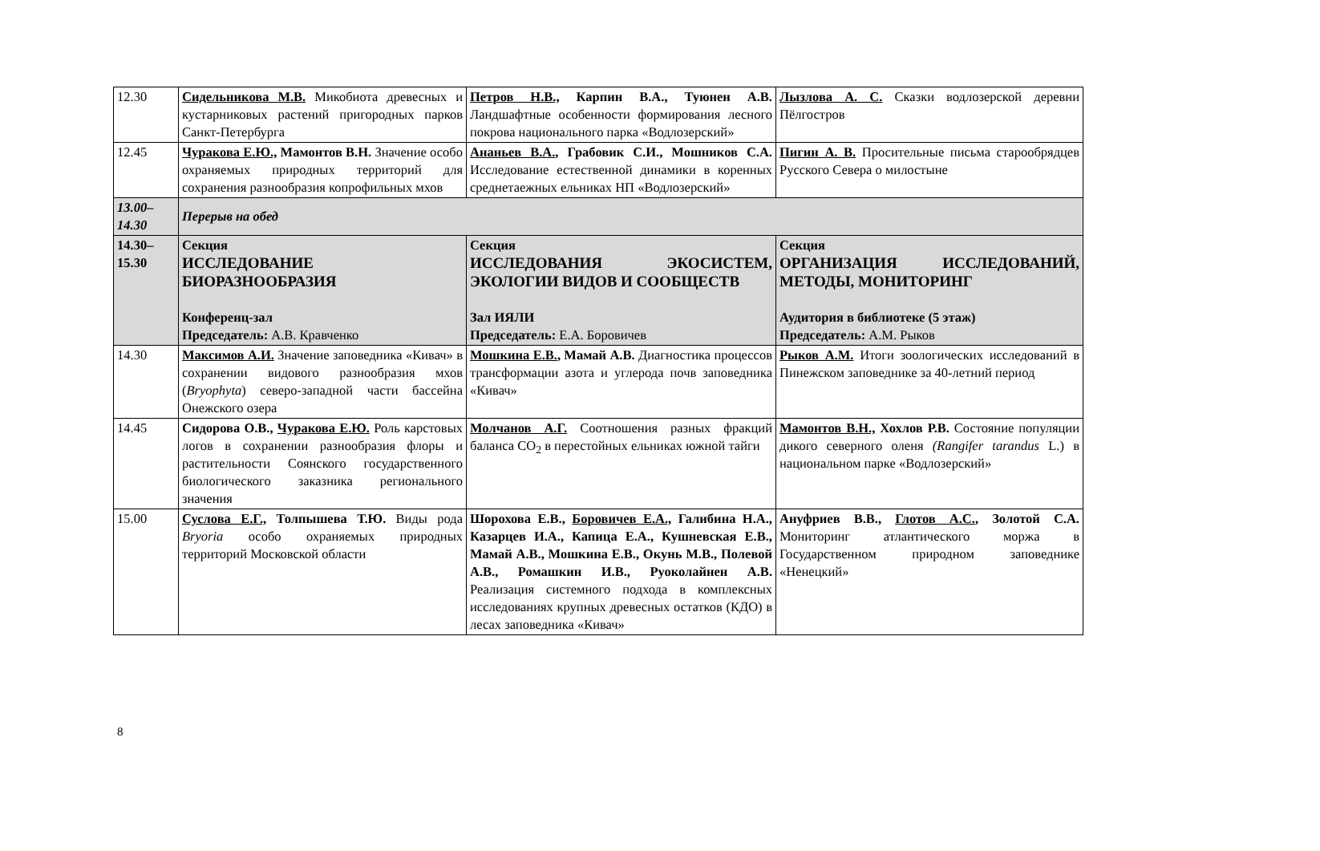| 12.30 | Сидельникова М.В. Микобиота древесных и кустарниковых растений пригородных парков Санкт-Петербурга | Петров Н.В., Карпин В.А., Туюнен А.В. Ландшафтные особенности формирования лесного покрова национального парка «Водлозерский» | Лызлова А. С. Сказки водлозерской деревни Пёлгостров |
| 12.45 | Чуракова Е.Ю., Мамонтов В.Н. Значение особо охраняемых природных территорий для сохранения разнообразия копрофильных мхов | Ананьев В.А. , Грабовик С.И., Мошников С.А. Исследование естественной динамики в коренных среднетаежных ельниках НП «Водлозерский» | Пигин А. В. Просительные письма старообрядцев Русского Севера о милостыне |
| 13.00– 14.30 | Перерыв на обед | | |
| 14.30– 15.30 | Секция ИССЛЕДОВАНИЕ БИОРАЗНООБРАЗИЯ Конференц-зал Председатель: А.В. Кравченко | Секция ИССЛЕДОВАНИЯ ЭКОСИСТЕМ, ЭКОЛОГИИ ВИДОВ И СООБЩЕСТВ Зал ИЯЛИ Председатель: Е.А. Боровичев | Секция ОРГАНИЗАЦИЯ ИССЛЕДОВАНИЙ, МЕТОДЫ, МОНИТОРИНГ Аудитория в библиотеке (5 этаж) Председатель: А.М. Рыков |
| 14.30 | Максимов А.И. Значение заповедника «Кивач» в сохранении видового разнообразия мхов ( Bryophyta ) северо-западной части бассейна Онежского озера | Мошкина Е.В. , Мамай А.В. Диагностика процессов трансформации азота и углерода почв заповедника «Кивач» | Рыков А.М. Итоги зоологических исследований в Пинежском заповеднике за 40-летний период |
| 14.45 | Сидорова О.В., Чуракова Е.Ю. Роль карстовых логов в сохранении разнообразия флоры и растительности Соянского государственного биологического заказника регионального значения | Молчанов А.Г. Соотношения разных фракций баланса СО<sub>2</sub> в перестойных ельниках южной тайги | Мамонтов В.Н., Хохлов Р.В. Состояние популяции дикого северного оленя (Rangifer tarandus L.) в национальном парке «Водлозерский» |
| 15.00 | Суслова Е.Г., Толпышева Т.Ю. Виды рода Bryoria особо охраняемых природных территорий Московской области | Шорохова Е.В., Боровичев Е.А., Галибина Н.А., Казарцев И.А., Капица Е.А., Кушневская Е.В., Мамай А.В., Мошкина Е.В., Окунь М.В., Полевой А.В., Ромашкин И.В., Руоколайнен А.В. Реализация системного подхода в комплексных исследованиях крупных древесных остатков (КДО) в лесах заповедника «Кивач» | Ануфриев В.В., Глотов А.С. , Золотой С.А. Мониторинг атлантического моржа в Государственном природном заповеднике «Ненецкий» |
8